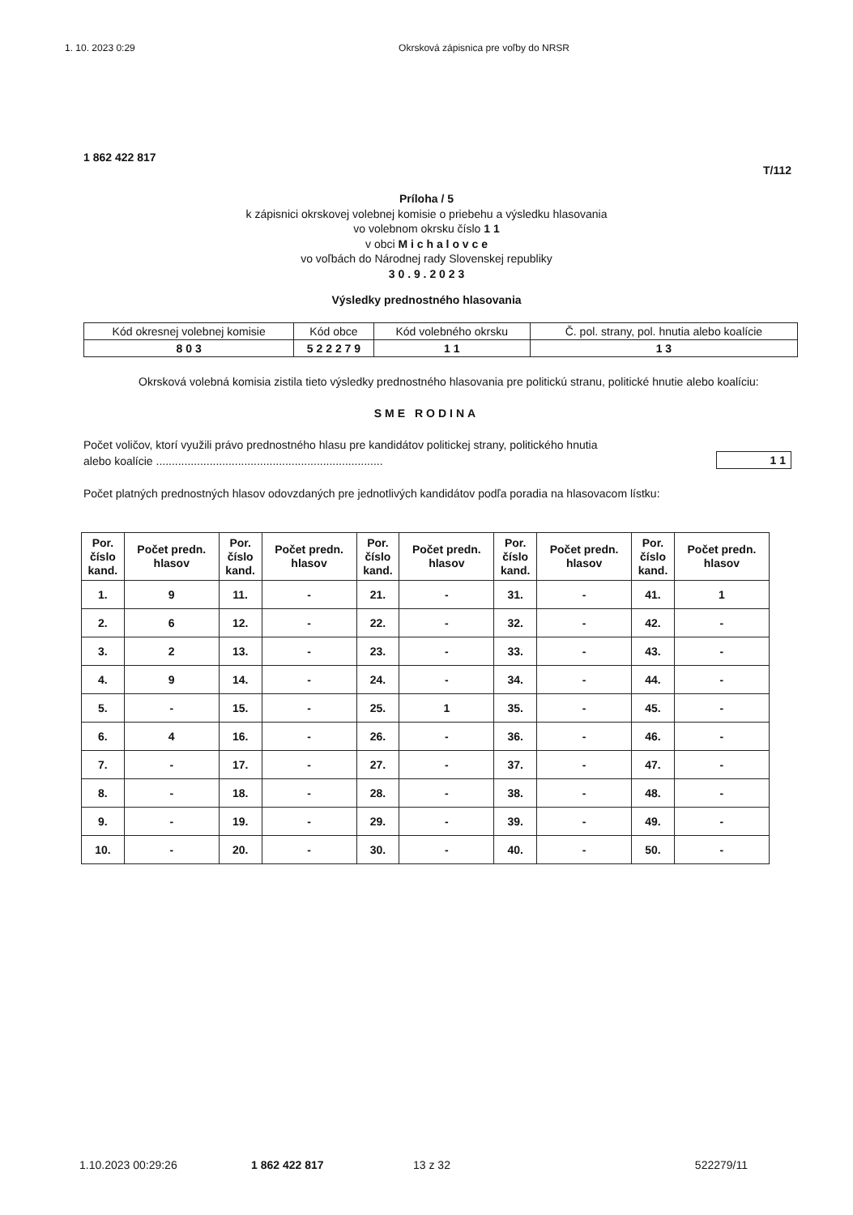1. 10. 2023 0:29 Okrsková zápisnica pre voľby do NRSR
1 862 422 817
T/112
Príloha / 5
k zápisnici okrskovej volebnej komisie o priebehu a výsledku hlasovania
vo volebnom okrsku číslo 1 1
v obci M i c h a l o v c e
vo voľbách do Národnej rady Slovenskej republiky
3 0 . 9 . 2 0 2 3
Výsledky prednostného hlasovania
| Kód okresnej volebnej komisie | Kód obce | Kód volebného okrsku | Č. pol. strany, pol. hnutia alebo koalície |
| 8 0 3 | 5 2 2 2 7 9 | 1 1 | 1 3 |
Okrsková volebná komisia zistila tieto výsledky prednostného hlasovania pre politickú stranu, politické hnutie alebo koalíciu:
SME RODINA
Počet voličov, ktorí využili právo prednostného hlasu pre kandidátov politickej strany, politického hnutia
alebo koalície ........................................................................
1 1
Počet platných prednostných hlasov odovzdaných pre jednotlivých kandidátov podľa poradia na hlasovacom lístku:
| Por. číslo kand. | Počet predn. hlasov | Por. číslo kand. | Počet predn. hlasov | Por. číslo kand. | Počet predn. hlasov | Por. číslo kand. | Počet predn. hlasov | Por. číslo kand. | Počet predn. hlasov |
| --- | --- | --- | --- | --- | --- | --- | --- | --- | --- |
| 1. | 9 | 11. | - | 21. | - | 31. | - | 41. | 1 |
| 2. | 6 | 12. | - | 22. | - | 32. | - | 42. | - |
| 3. | 2 | 13. | - | 23. | - | 33. | - | 43. | - |
| 4. | 9 | 14. | - | 24. | - | 34. | - | 44. | - |
| 5. | - | 15. | - | 25. | 1 | 35. | - | 45. | - |
| 6. | 4 | 16. | - | 26. | - | 36. | - | 46. | - |
| 7. | - | 17. | - | 27. | - | 37. | - | 47. | - |
| 8. | - | 18. | - | 28. | - | 38. | - | 48. | - |
| 9. | - | 19. | - | 29. | - | 39. | - | 49. | - |
| 10. | - | 20. | - | 30. | - | 40. | - | 50. | - |
1.10.2023 00:29:26 1 862 422 817 13 z 32 522279/11